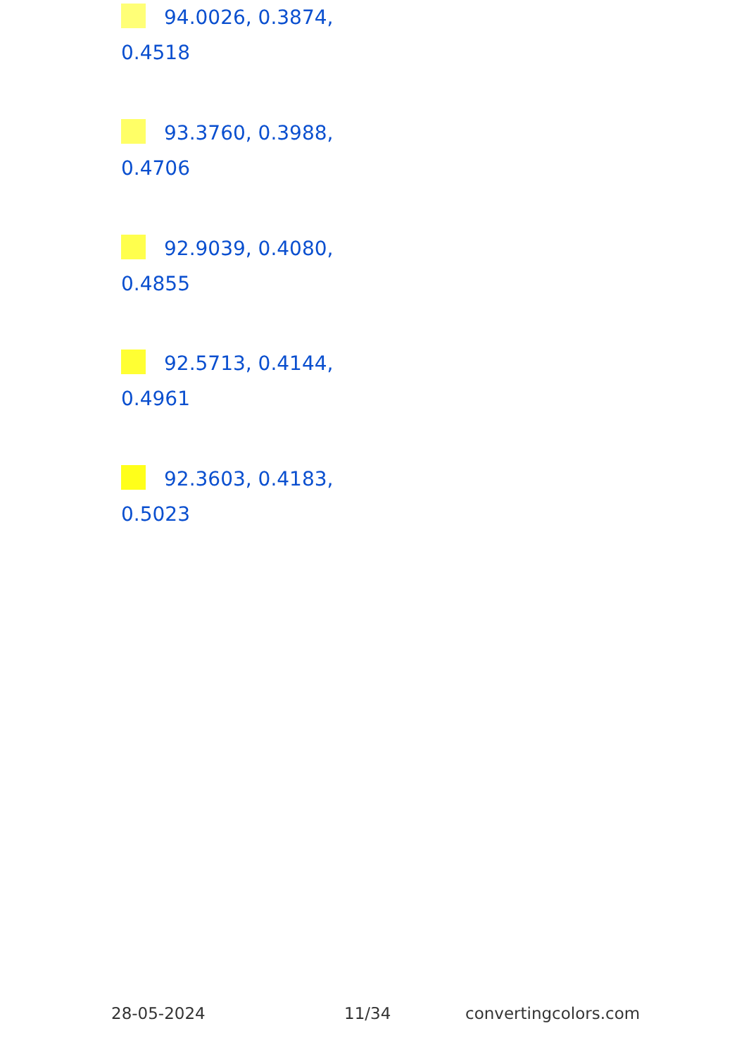94.0026, 0.3874, 0.4518
93.3760, 0.3988, 0.4706
92.9039, 0.4080, 0.4855
92.5713, 0.4144, 0.4961
92.3603, 0.4183, 0.5023
28-05-2024 11/34 convertingcolors.com